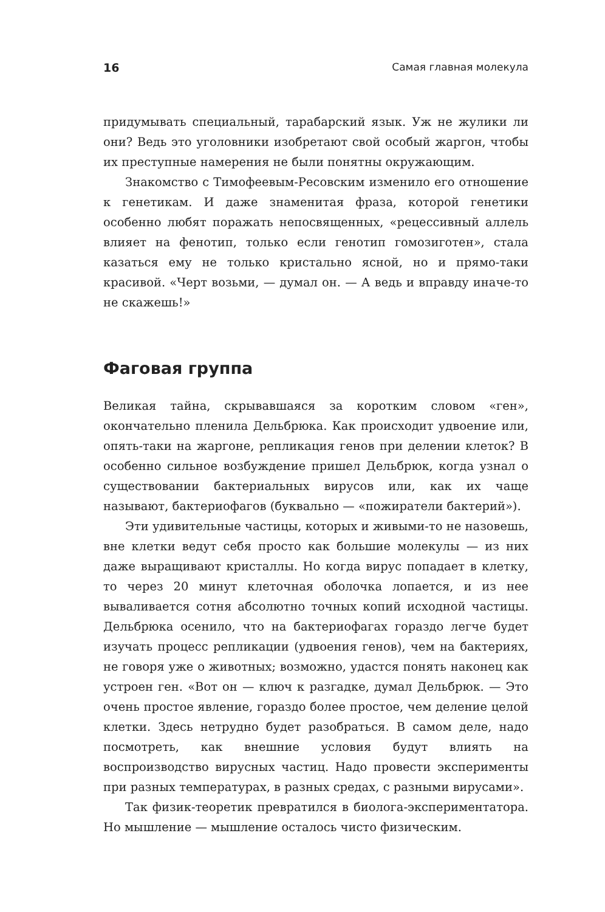16 Самая главная молекула
придумывать специальный, тарабарский язык. Уж не жулики ли они? Ведь это уголовники изобретают свой особый жаргон, чтобы их преступные намерения не были понятны окружающим.
Знакомство с Тимофеевым-Ресовским изменило его отношение к генетикам. И даже знаменитая фраза, которой генетики особенно любят поражать непосвященных, «рецессивный аллель влияет на фенотип, только если генотип гомозиготен», стала казаться ему не только кристально ясной, но и прямо-таки красивой. «Черт возьми, — думал он. — А ведь и вправду иначе-то не скажешь!»
Фаговая группа
Великая тайна, скрывавшаяся за коротким словом «ген», окончательно пленила Дельбрюка. Как происходит удвоение или, опять-таки на жаргоне, репликация генов при делении клеток? В особенно сильное возбуждение пришел Дельбрюк, когда узнал о существовании бактериальных вирусов или, как их чаще называют, бактериофагов (буквально — «пожиратели бактерий»).
Эти удивительные частицы, которых и живыми-то не назовешь, вне клетки ведут себя просто как большие молекулы — из них даже выращивают кристаллы. Но когда вирус попадает в клетку, то через 20 минут клеточная оболочка лопается, и из нее вываливается сотня абсолютно точных копий исходной частицы. Дельбрюка осенило, что на бактериофагах гораздо легче будет изучать процесс репликации (удвоения генов), чем на бактериях, не говоря уже о животных; возможно, удастся понять наконец как устроен ген. «Вот он — ключ к разгадке, думал Дельбрюк. — Это очень простое явление, гораздо более простое, чем деление целой клетки. Здесь нетрудно будет разобраться. В самом деле, надо посмотреть, как внешние условия будут влиять на воспроизводство вирусных частиц. Надо провести эксперименты при разных температурах, в разных средах, с разными вирусами».
Так физик-теоретик превратился в биолога-экспериментатора. Но мышление — мышление осталось чисто физическим.